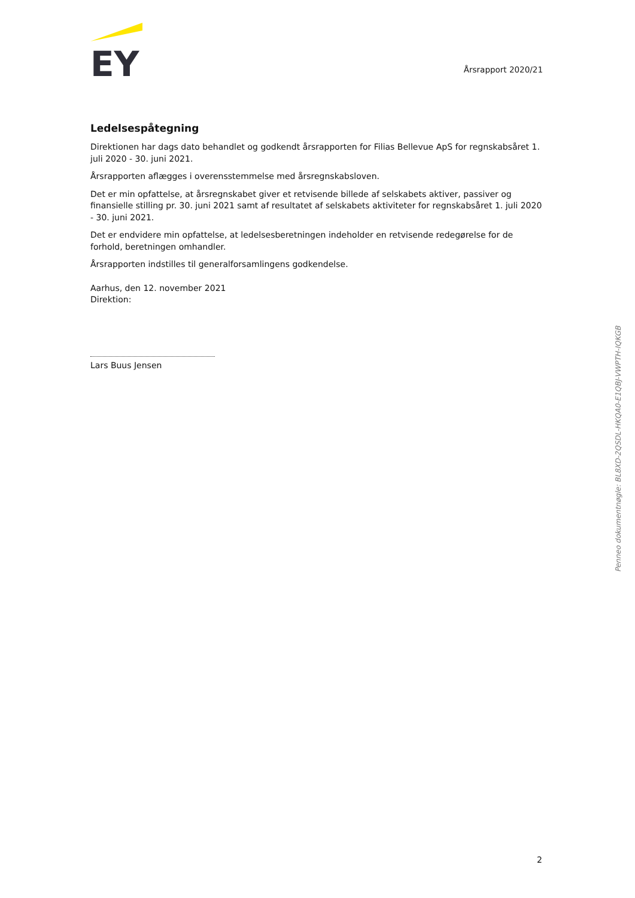EY
Årsrapport 2020/21
Ledelsespåtegning
Direktionen har dags dato behandlet og godkendt årsrapporten for Filias Bellevue ApS for regnskabsåret 1. juli 2020 - 30. juni 2021.
Årsrapporten aflægges i overensstemmelse med årsregnskabsloven.
Det er min opfattelse, at årsregnskabet giver et retvisende billede af selskabets aktiver, passiver og finansielle stilling pr. 30. juni 2021 samt af resultatet af selskabets aktiviteter for regnskabsåret 1. juli 2020 - 30. juni 2021.
Det er endvidere min opfattelse, at ledelsesberetningen indeholder en retvisende redegørelse for de forhold, beretningen omhandler.
Årsrapporten indstilles til generalforsamlingens godkendelse.
Aarhus, den 12. november 2021
Direktion:
Lars Buus Jensen
Penneo dokumentnøgle: BL8XD-2QSDL-HKQA0-E1QBJ-VWPTH-IQKGB
2